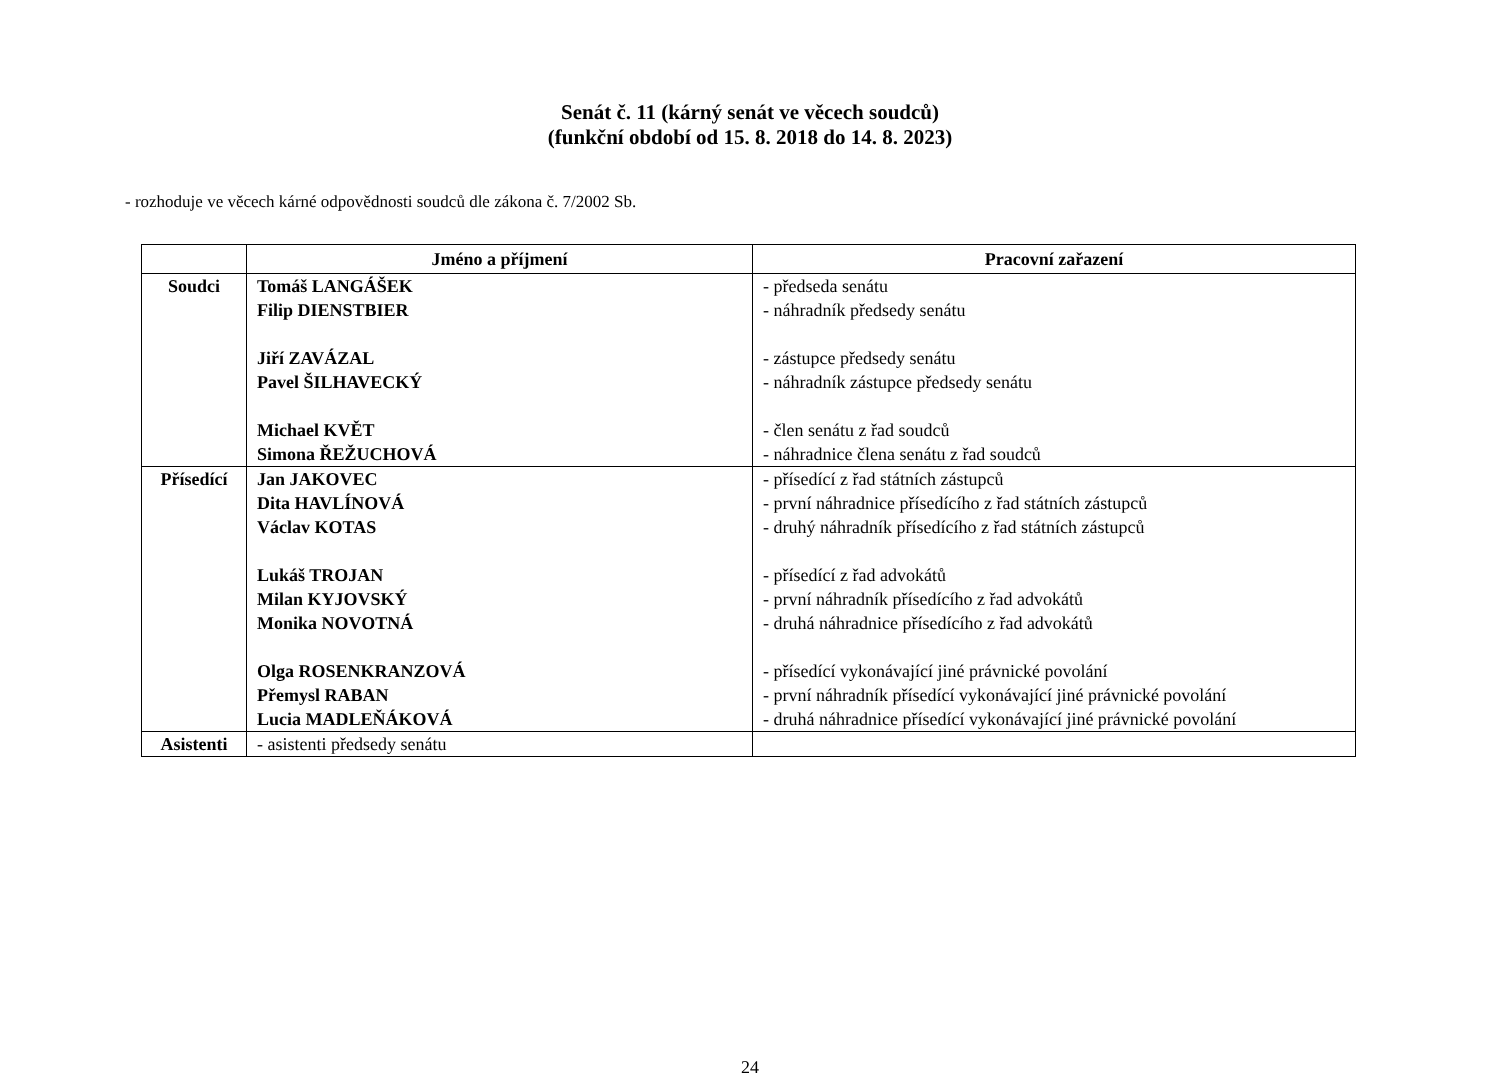Senát č. 11 (kárný senát ve věcech soudců)
(funkční období od 15. 8. 2018 do 14. 8. 2023)
- rozhoduje ve věcech kárné odpovědnosti soudců dle zákona č. 7/2002 Sb.
| | Jméno a příjmení | Pracovní zařazení |
| --- | --- | --- |
| Soudci | Tomáš LANGÁŠEK Filip DIENSTBIER Jiří ZAVÁZAL Pavel ŠILHAVECKÝ Michael KVĚT Simona ŘEŽUCHOVÁ | - předseda senátu - náhradník předsedy senátu - zástupce předsedy senátu - náhradník zástupce předsedy senátu - člen senátu z řad soudců - náhradnice člena senátu z řad soudců |
| Přísedící | Jan JAKOVEC Dita HAVLÍNOVÁ Václav KOTAS Lukáš TROJAN Milan KYJOVSKÝ Monika NOVOTNÁ Olga ROSENKRANZOVÁ Přemysl RABAN Lucia MADLEŇÁKOVÁ | - přísedící z řad státních zástupců - první náhradnice přísedícího z řad státních zástupců - druhý náhradník přísedícího z řad státních zástupců - přísedící z řad advokátů - první náhradník přísedícího z řad advokátů - druhá náhradnice přísedícího z řad advokátů - přísedící vykonávající jiné právnické povolání - první náhradník přísedící vykonávající jiné právnické povolání - druhá náhradnice přísedící vykonávající jiné právnické povolání |
| Asistenti | - asistenti předsedy senátu | |
24